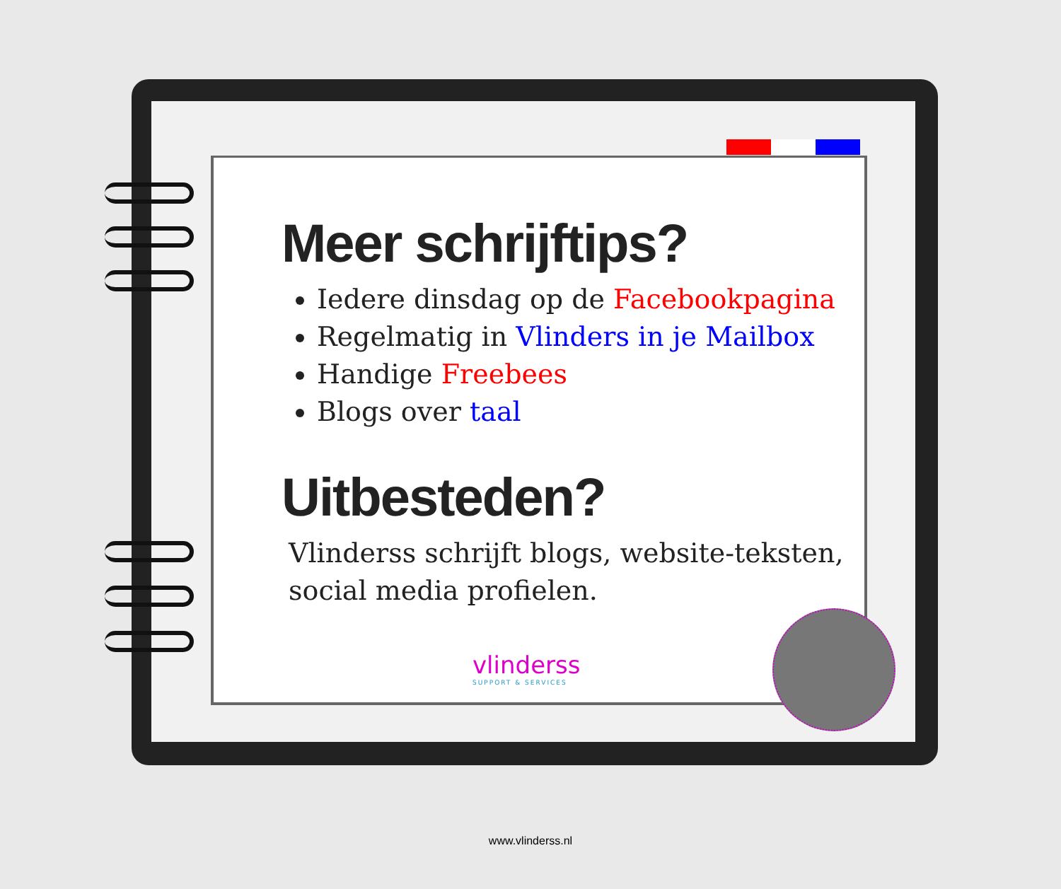Meer schrijftips?
Iedere dinsdag op de Facebookpagina
Regelmatig in Vlinders in je Mailbox
Handige Freebees
Blogs over taal
Uitbesteden?
Vlinderss schrijft blogs, website-teksten, social media profielen.
vlinderss
SUPPORT & SERVICES
www.vlinderss.nl